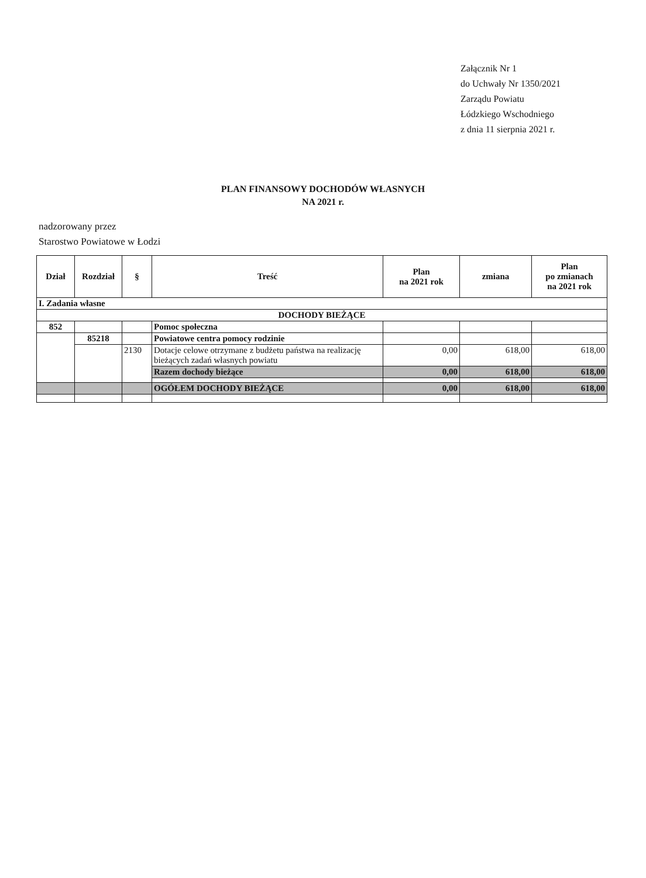Załącznik Nr 1
do Uchwały Nr 1350/2021
Zarządu Powiatu
Łódzkiego Wschodniego
z dnia 11 sierpnia 2021 r.
PLAN FINANSOWY DOCHODÓW WŁASNYCH
NA 2021 r.
nadzorowany przez
Starostwo Powiatowe w Łodzi
| Dział | Rozdział | § | Treść | Plan na 2021 rok | zmiana | Plan po zmianach na 2021 rok |
| --- | --- | --- | --- | --- | --- | --- |
| I. Zadania własne | | | | | | |
| DOCHODY BIEŻĄCE | | | | | | |
| 852 | | | Pomoc społeczna | | | |
| | 85218 | | Powiatowe centra pomocy rodzinie | | | |
| | | 2130 | Dotacje celowe otrzymane z budżetu państwa na realizację bieżących zadań własnych powiatu | 0,00 | 618,00 | 618,00 |
| | | | Razem dochody bieżące | 0,00 | 618,00 | 618,00 |
| | | | OGÓŁEM DOCHODY BIEŻĄCE | 0,00 | 618,00 | 618,00 |